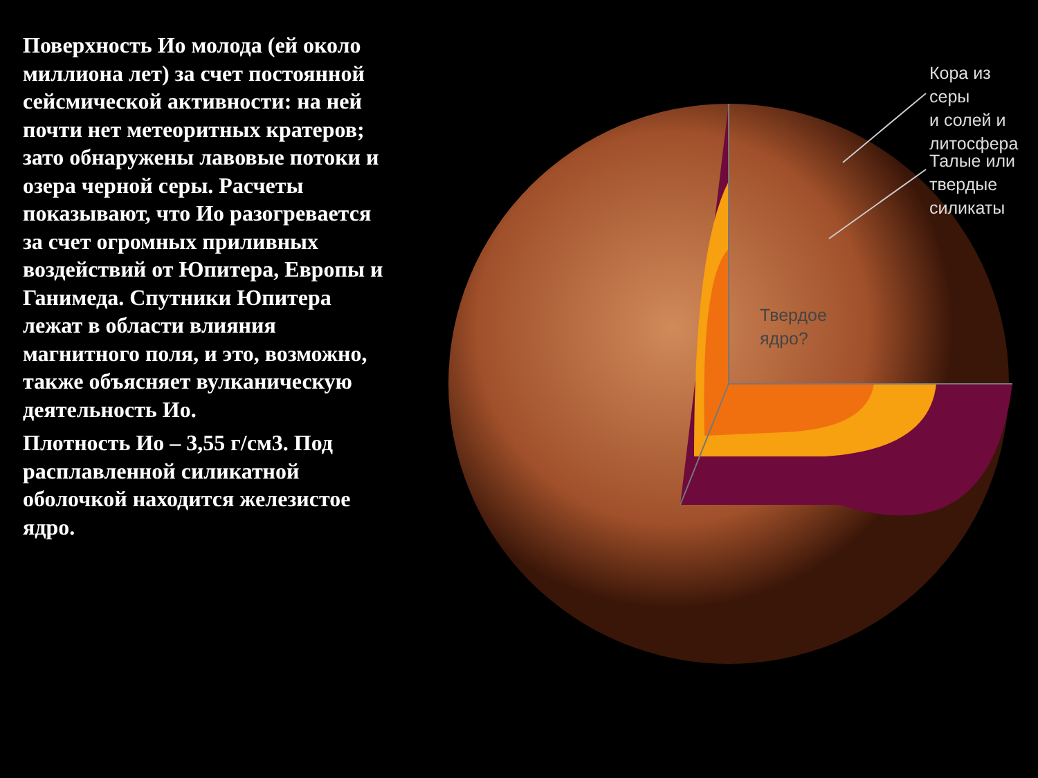Поверхность Ио молода (ей около миллиона лет) за счет постоянной сейсмической активности: на ней почти нет метеоритных кратеров; зато обнаружены лавовые потоки и озера черной серы. Расчеты показывают, что Ио разогревается за счет огромных приливных воздействий от Юпитера, Европы и Ганимеда. Спутники Юпитера лежат в области влияния магнитного поля, и это, возможно, также объясняет вулканическую деятельность Ио.
Плотность Ио – 3,55 г/см3. Под расплавленной силикатной оболочкой находится железистое ядро.
Кора из серы
и солей и
литосфера
Талые или
твердые
силикаты
Твердое
ядро?